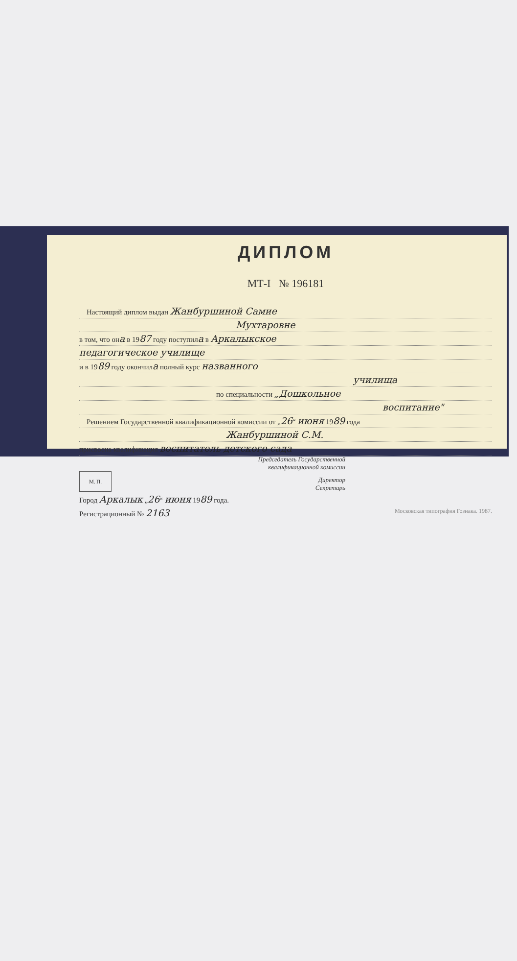ДИПЛОМ
МТ-I № 196181
Настоящий диплом выдан Жанбуршиной Самие
Мухтаровне
в том, что она в 1987 году поступила в Аркалыкское
педагогическое училище
и в 1989 году окончила полный курс названного
училища
по специальности „Дошкольное
воспитание"
Решением Государственной квалификационной комиссии от „26“ июня 1989 года
Жанбуршиной С.М.
присвоена квалификация воспитатель детского сада
Председатель Государственной
квалификационной комиссии
М. П.
Директор
Секретарь
Город Аркалык „26“ июня 1989 года.
Регистрационный № 2163 Московская типография Гознака. 1987.